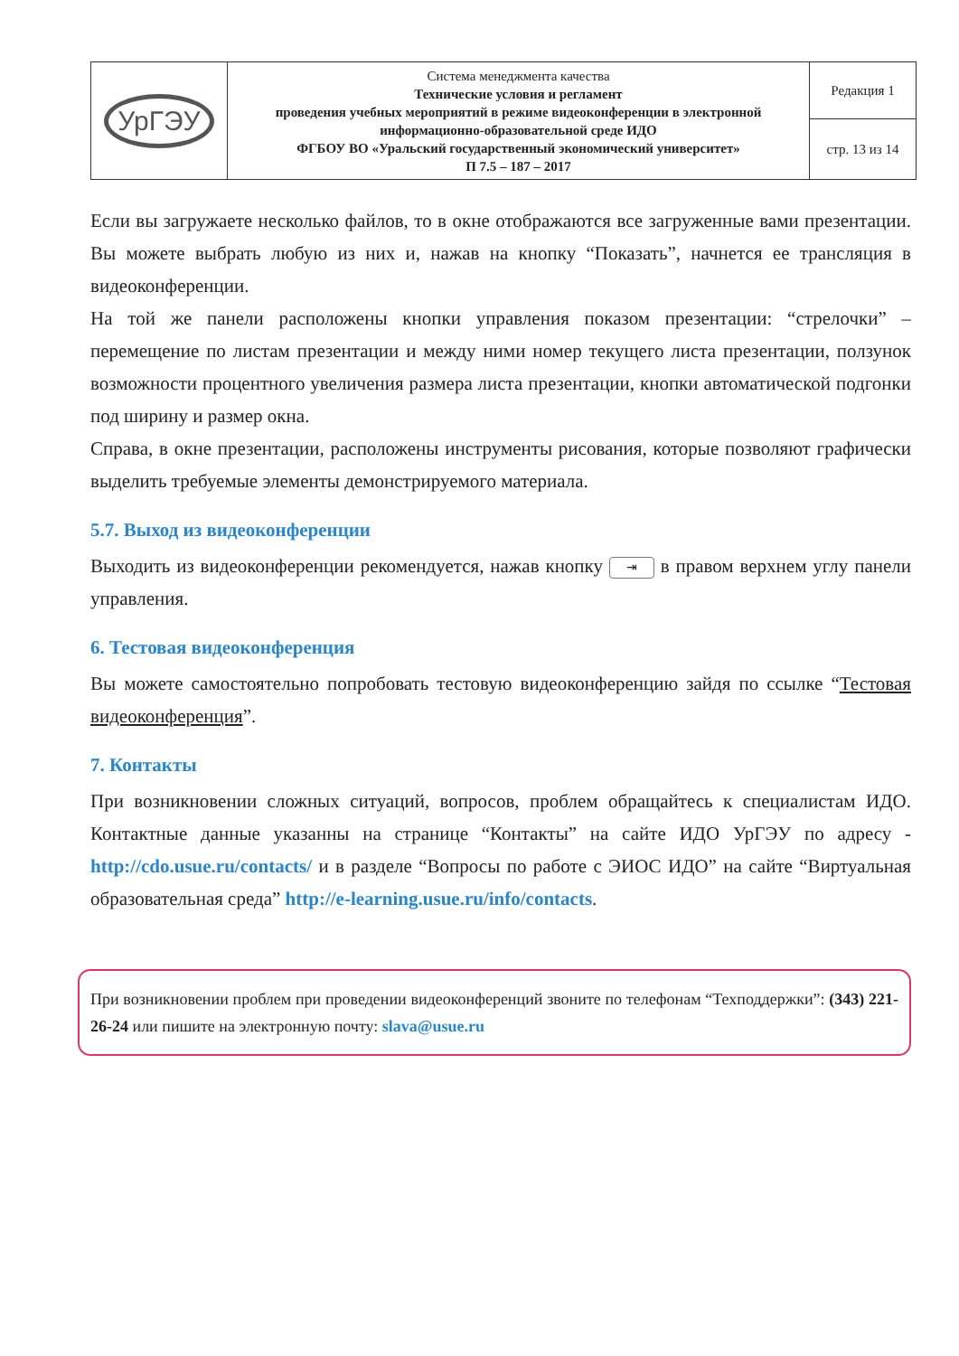| УрГЭУ | Система менеджмента качества Технические условия и регламент проведения учебных мероприятий в режиме видеоконференции в электронной информационно-образовательной среде ИДО ФГБОУ ВО «Уральский государственный экономический университет» П 7.5 – 187 – 2017 | Редакция 1 |
| | | стр. 13 из 14 |
Если вы загружаете несколько файлов, то в окне отображаются все загруженные вами презентации. Вы можете выбрать любую из них и, нажав на кнопку “Показать”, начнется ее трансляция в видеоконференции.
На той же панели расположены кнопки управления показом презентации: “стрелочки” – перемещение по листам презентации и между ними номер текущего листа презентации, ползунок возможности процентного увеличения размера листа презентации, кнопки автоматической подгонки под ширину и размер окна.
Справа, в окне презентации, расположены инструменты рисования, которые позволяют графически выделить требуемые элементы демонстрируемого материала.
5.7. Выход из видеоконференции
Выходить из видеоконференции рекомендуется, нажав кнопку ⇥ в правом верхнем углу панели управления.
6. Тестовая видеоконференция
Вы можете самостоятельно попробовать тестовую видеоконференцию зайдя по ссылке “Тестовая видеоконференция”.
7. Контакты
При возникновении сложных ситуаций, вопросов, проблем обращайтесь к специалистам ИДО. Контактные данные указанны на странице “Контакты” на сайте ИДО УрГЭУ по адресу - http://cdo.usue.ru/contacts/ и в разделе “Вопросы по работе с ЭИОС ИДО” на сайте “Виртуальная образовательная среда” http://e-learning.usue.ru/info/contacts.
При возникновении проблем при проведении видеоконференций звоните по телефонам “Техподдержки”: (343) 221-26-24 или пишите на электронную почту: slava@usue.ru